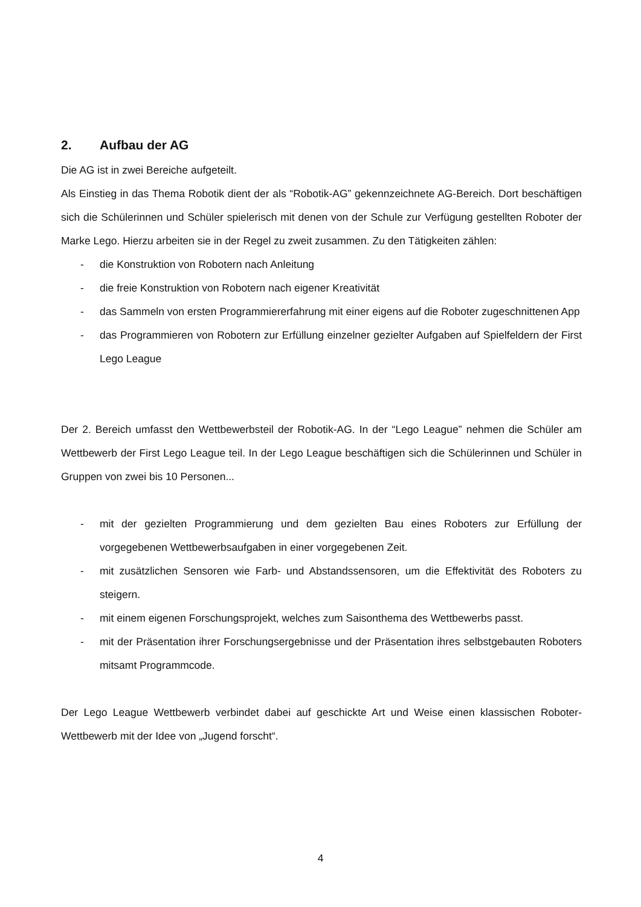2. Aufbau der AG
Die AG ist in zwei Bereiche aufgeteilt.
Als Einstieg in das Thema Robotik dient der als “Robotik-AG” gekennzeichnete AG-Bereich. Dort beschäftigen sich die Schülerinnen und Schüler spielerisch mit denen von der Schule zur Verfügung gestellten Roboter der Marke Lego. Hierzu arbeiten sie in der Regel zu zweit zusammen. Zu den Tätigkeiten zählen:
- die Konstruktion von Robotern nach Anleitung
- die freie Konstruktion von Robotern nach eigener Kreativität
- das Sammeln von ersten Programmiererfahrung mit einer eigens auf die Roboter zugeschnittenen App
- das Programmieren von Robotern zur Erfüllung einzelner gezielter Aufgaben auf Spielfeldern der First Lego League
Der 2. Bereich umfasst den Wettbewerbsteil der Robotik-AG. In der “Lego League” nehmen die Schüler am Wettbewerb der First Lego League teil. In der Lego League beschäftigen sich die Schülerinnen und Schüler in Gruppen von zwei bis 10 Personen...
- mit der gezielten Programmierung und dem gezielten Bau eines Roboters zur Erfüllung der vorgegebenen Wettbewerbsaufgaben in einer vorgegebenen Zeit.
- mit zusätzlichen Sensoren wie Farb- und Abstandssensoren, um die Effektivität des Roboters zu steigern.
- mit einem eigenen Forschungsprojekt, welches zum Saisonthema des Wettbewerbs passt.
- mit der Präsentation ihrer Forschungsergebnisse und der Präsentation ihres selbstgebauten Roboters mitsamt Programmcode.
Der Lego League Wettbewerb verbindet dabei auf geschickte Art und Weise einen klassischen Roboter-Wettbewerb mit der Idee von „Jugend forscht“.
4